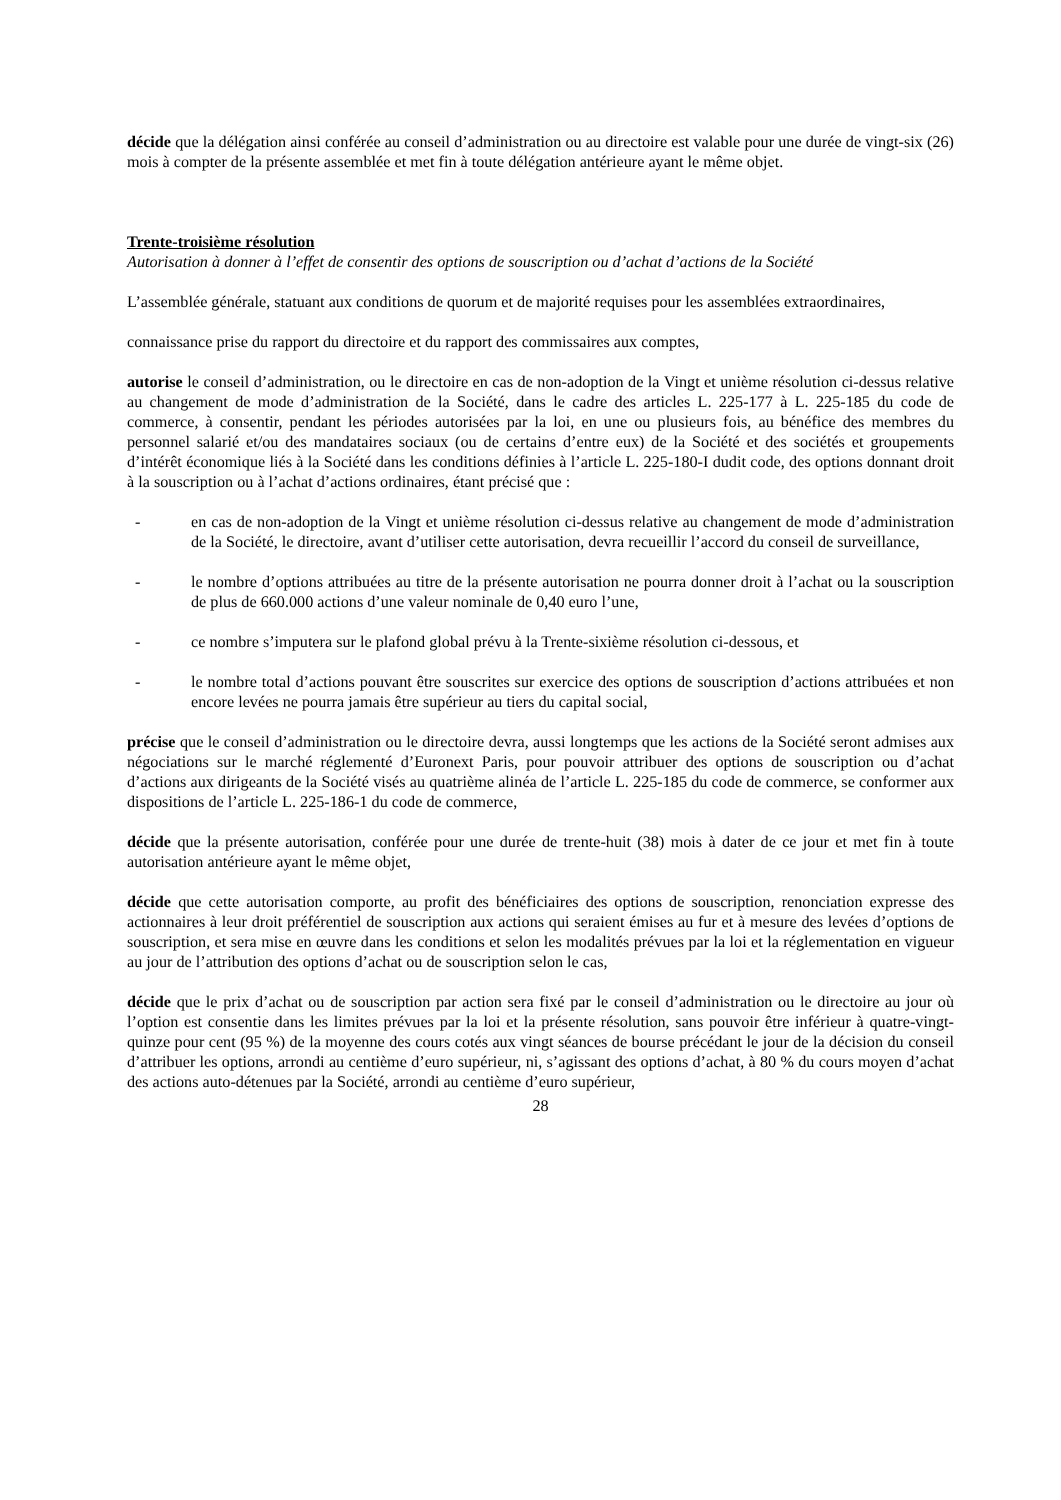décide que la délégation ainsi conférée au conseil d’administration ou au directoire est valable pour une durée de vingt-six (26) mois à compter de la présente assemblée et met fin à toute délégation antérieure ayant le même objet.
Trente-troisième résolution
Autorisation à donner à l’effet de consentir des options de souscription ou d’achat d’actions de la Société
L’assemblée générale, statuant aux conditions de quorum et de majorité requises pour les assemblées extraordinaires,
connaissance prise du rapport du directoire et du rapport des commissaires aux comptes,
autorise le conseil d’administration, ou le directoire en cas de non-adoption de la Vingt et unième résolution ci-dessus relative au changement de mode d’administration de la Société, dans le cadre des articles L. 225-177 à L. 225-185 du code de commerce, à consentir, pendant les périodes autorisées par la loi, en une ou plusieurs fois, au bénéfice des membres du personnel salarié et/ou des mandataires sociaux (ou de certains d’entre eux) de la Société et des sociétés et groupements d’intérêt économique liés à la Société dans les conditions définies à l’article L. 225-180-I dudit code, des options donnant droit à la souscription ou à l’achat d’actions ordinaires, étant précisé que :
- en cas de non-adoption de la Vingt et unième résolution ci-dessus relative au changement de mode d’administration de la Société, le directoire, avant d’utiliser cette autorisation, devra recueillir l’accord du conseil de surveillance,
- le nombre d’options attribuées au titre de la présente autorisation ne pourra donner droit à l’achat ou la souscription de plus de 660.000 actions d’une valeur nominale de 0,40 euro l’une,
- ce nombre s’imputera sur le plafond global prévu à la Trente-sixième résolution ci-dessous, et
- le nombre total d’actions pouvant être souscrites sur exercice des options de souscription d’actions attribuées et non encore levées ne pourra jamais être supérieur au tiers du capital social,
précise que le conseil d’administration ou le directoire devra, aussi longtemps que les actions de la Société seront admises aux négociations sur le marché réglementé d’Euronext Paris, pour pouvoir attribuer des options de souscription ou d’achat d’actions aux dirigeants de la Société visés au quatrième alinéa de l’article L. 225-185 du code de commerce, se conformer aux dispositions de l’article L. 225-186-1 du code de commerce,
décide que la présente autorisation, conférée pour une durée de trente-huit (38) mois à dater de ce jour et met fin à toute autorisation antérieure ayant le même objet,
décide que cette autorisation comporte, au profit des bénéficiaires des options de souscription, renonciation expresse des actionnaires à leur droit préférentiel de souscription aux actions qui seraient émises au fur et à mesure des levées d’options de souscription, et sera mise en œuvre dans les conditions et selon les modalités prévues par la loi et la réglementation en vigueur au jour de l’attribution des options d’achat ou de souscription selon le cas,
décide que le prix d’achat ou de souscription par action sera fixé par le conseil d’administration ou le directoire au jour où l’option est consentie dans les limites prévues par la loi et la présente résolution, sans pouvoir être inférieur à quatre-vingt-quinze pour cent (95 %) de la moyenne des cours cotés aux vingt séances de bourse précédant le jour de la décision du conseil d’attribuer les options, arrondi au centième d’euro supérieur, ni, s’agissant des options d’achat, à 80 % du cours moyen d’achat des actions auto-détenues par la Société, arrondi au centième d’euro supérieur,
28